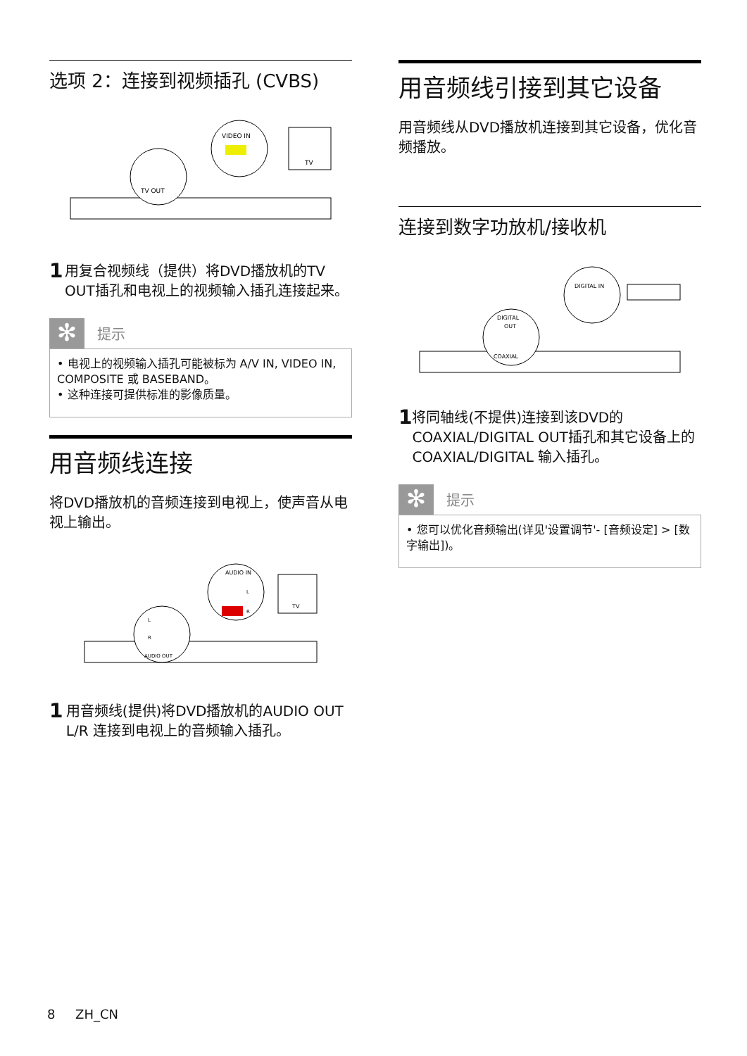选项 2：连接到视频插孔 (CVBS)
VIDEO IN
TV OUT
TV
1
用复合视频线（提供）将DVD播放机的TV OUT插孔和电视上的视频输入插孔连接起来。
✻
提示
• 电视上的视频输入插孔可能被标为 A/V IN, VIDEO IN, COMPOSITE 或 BASEBAND。
• 这种连接可提供标准的影像质量。
用音频线连接
将DVD播放机的音频连接到电视上，使声音从电视上输出。
AUDIO IN
AUDIO OUT
TV
L
R
L
R
1
用音频线(提供)将DVD播放机的AUDIO OUT L/R 连接到电视上的音频输入插孔。
用音频线引接到其它设备
用音频线从DVD播放机连接到其它设备，优化音频播放。
连接到数字功放机/接收机
DIGITAL IN
DIGITAL
OUT
COAXIAL
1
将同轴线(不提供)连接到该DVD的COAXIAL/DIGITAL OUT插孔和其它设备上的COAXIAL/DIGITAL 输入插孔。
✻
提示
• 您可以优化音频输出(详见'设置调节'- [音频设定] > [数字输出])。
8 ZH_CN